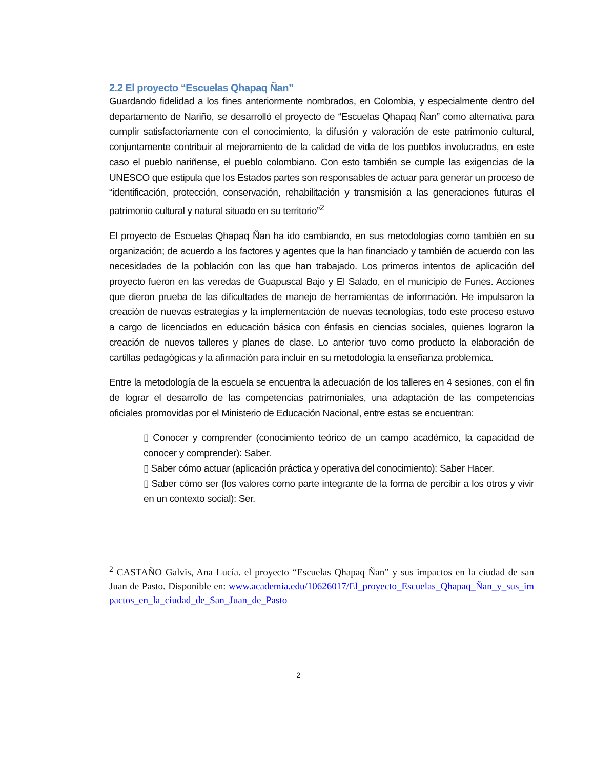2.2 El proyecto “Escuelas Qhapaq Ñan”
Guardando fidelidad a los fines anteriormente nombrados, en Colombia, y especialmente dentro del departamento de Nariño, se desarrolló el proyecto de “Escuelas Qhapaq Ñan” como alternativa para cumplir satisfactoriamente con el conocimiento, la difusión y valoración de este patrimonio cultural, conjuntamente contribuir al mejoramiento de la calidad de vida de los pueblos involucrados, en este caso el pueblo nariñense, el pueblo colombiano. Con esto también se cumple las exigencias de la UNESCO que estipula que los Estados partes son responsables de actuar para generar un proceso de “identificación, protección, conservación, rehabilitación y transmisión a las generaciones futuras el patrimonio cultural y natural situado en su territorio”<sup>2</sup>
El proyecto de Escuelas Qhapaq Ñan ha ido cambiando, en sus metodologías como también en su organización; de acuerdo a los factores y agentes que la han financiado y también de acuerdo con las necesidades de la población con las que han trabajado. Los primeros intentos de aplicación del proyecto fueron en las veredas de Guapuscal Bajo y El Salado, en el municipio de Funes. Acciones que dieron prueba de las dificultades de manejo de herramientas de información. He impulsaron la creación de nuevas estrategias y la implementación de nuevas tecnologías, todo este proceso estuvo a cargo de licenciados en educación básica con énfasis en ciencias sociales, quienes lograron la creación de nuevos talleres y planes de clase. Lo anterior tuvo como producto la elaboración de cartillas pedagógicas y la afirmación para incluir en su metodología la enseñanza problemica.
Entre la metodología de la escuela se encuentra la adecuación de los talleres en 4 sesiones, con el fin de lograr el desarrollo de las competencias patrimoniales, una adaptación de las competencias oficiales promovidas por el Ministerio de Educación Nacional, entre estas se encuentran:
▯ Conocer y comprender (conocimiento teórico de un campo académico, la capacidad de conocer y comprender): Saber.
▯ Saber cómo actuar (aplicación práctica y operativa del conocimiento): Saber Hacer.
▯ Saber cómo ser (los valores como parte integrante de la forma de percibir a los otros y vivir en un contexto social): Ser.
<sup>2</sup> CASTAÑO Galvis, Ana Lucía. el proyecto “Escuelas Qhapaq Ñan” y sus impactos en la ciudad de san Juan de Pasto. Disponible en: www.academia.edu/10626017/El_proyecto_Escuelas_Qhapaq_Ñan_y_sus_impactos_en_la_ciudad_de_San_Juan_de_Pasto
2